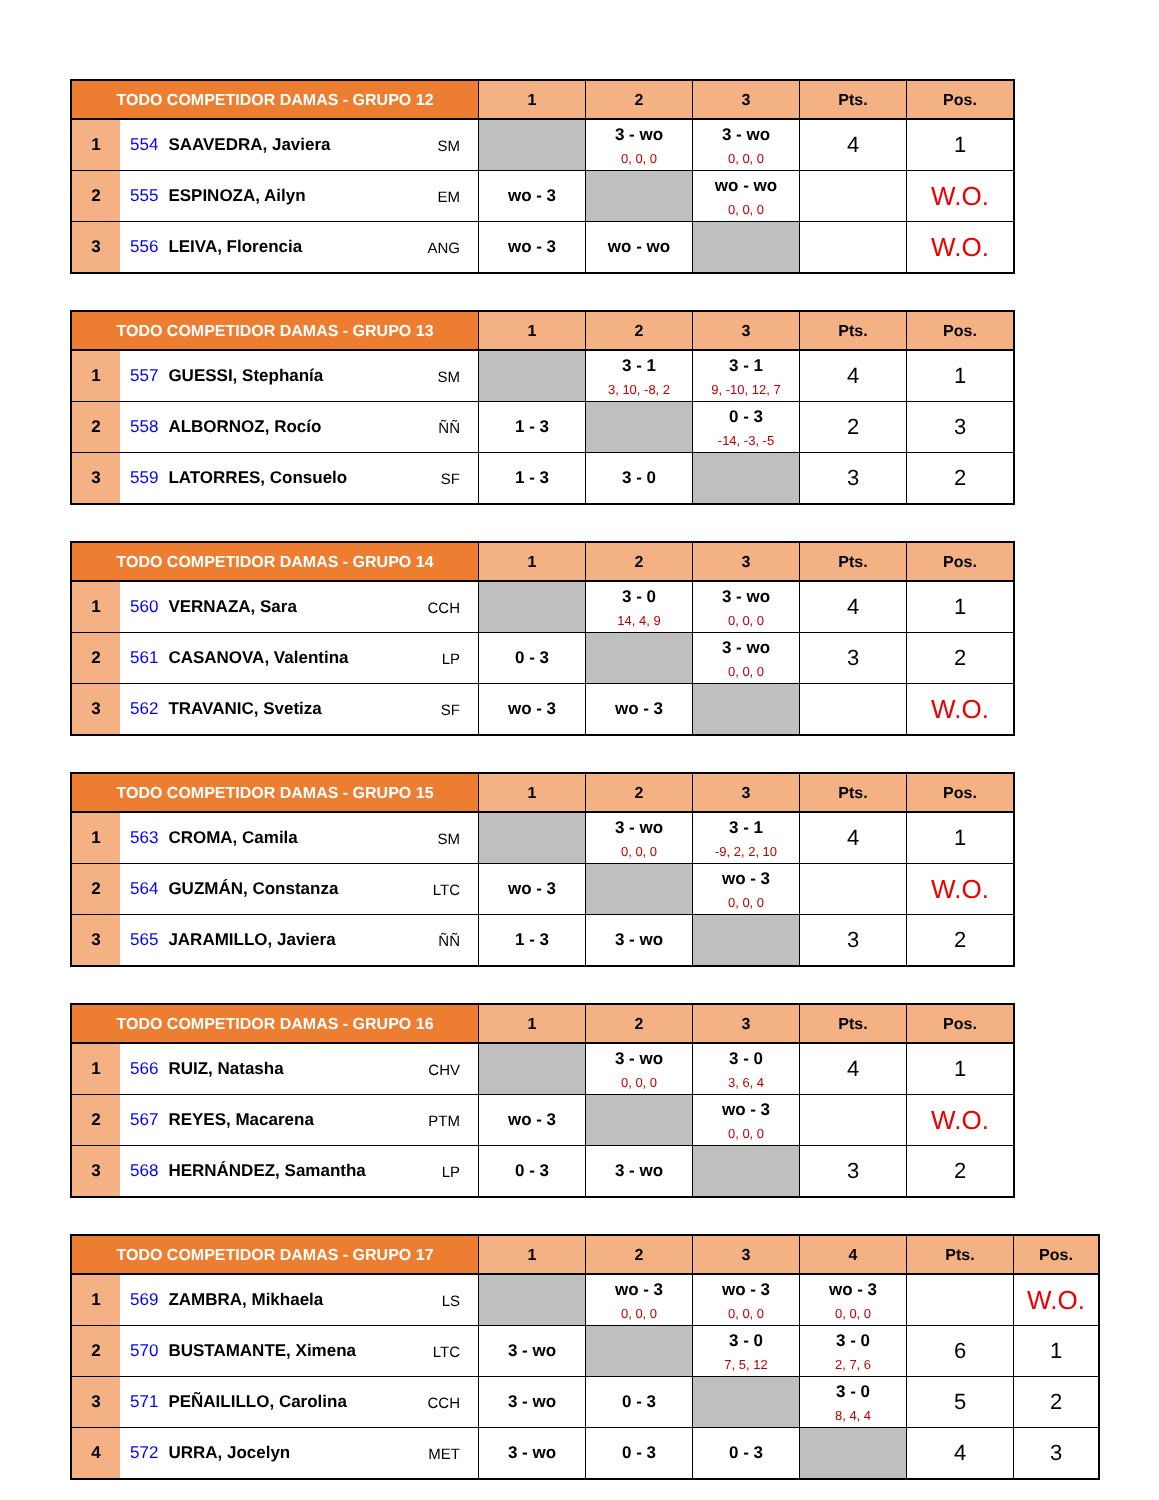| TODO COMPETIDOR DAMAS - GRUPO 12 | | | 1 | 2 | 3 | Pts. | Pos. |
| --- | --- | --- | --- | --- | --- | --- | --- |
| 1 | 554 SAAVEDRA, Javiera | SM | | 3 - wo 0, 0, 0 | 3 - wo 0, 0, 0 | 4 | 1 |
| 2 | 555 ESPINOZA, Ailyn | EM | wo - 3 | | wo - wo 0, 0, 0 | | W.O. |
| 3 | 556 LEIVA, Florencia | ANG | wo - 3 | wo - wo | | | W.O. |
| TODO COMPETIDOR DAMAS - GRUPO 13 | | | 1 | 2 | 3 | Pts. | Pos. |
| --- | --- | --- | --- | --- | --- | --- | --- |
| 1 | 557 GUESSI, Stephanía | SM | | 3 - 1 3, 10, -8, 2 | 3 - 1 9, -10, 12, 7 | 4 | 1 |
| 2 | 558 ALBORNOZ, Rocío | ÑÑ | 1 - 3 | | 0 - 3 -14, -3, -5 | 2 | 3 |
| 3 | 559 LATORRES, Consuelo | SF | 1 - 3 | 3 - 0 | | 3 | 2 |
| TODO COMPETIDOR DAMAS - GRUPO 14 | | | 1 | 2 | 3 | Pts. | Pos. |
| --- | --- | --- | --- | --- | --- | --- | --- |
| 1 | 560 VERNAZA, Sara | CCH | | 3 - 0 14, 4, 9 | 3 - wo 0, 0, 0 | 4 | 1 |
| 2 | 561 CASANOVA, Valentina | LP | 0 - 3 | | 3 - wo 0, 0, 0 | 3 | 2 |
| 3 | 562 TRAVANIC, Svetiza | SF | wo - 3 | wo - 3 | | | W.O. |
| TODO COMPETIDOR DAMAS - GRUPO 15 | | | 1 | 2 | 3 | Pts. | Pos. |
| --- | --- | --- | --- | --- | --- | --- | --- |
| 1 | 563 CROMA, Camila | SM | | 3 - wo 0, 0, 0 | 3 - 1 -9, 2, 2, 10 | 4 | 1 |
| 2 | 564 GUZMÁN, Constanza | LTC | wo - 3 | | wo - 3 0, 0, 0 | | W.O. |
| 3 | 565 JARAMILLO, Javiera | ÑÑ | 1 - 3 | 3 - wo | | 3 | 2 |
| TODO COMPETIDOR DAMAS - GRUPO 16 | | | 1 | 2 | 3 | Pts. | Pos. |
| --- | --- | --- | --- | --- | --- | --- | --- |
| 1 | 566 RUIZ, Natasha | CHV | | 3 - wo 0, 0, 0 | 3 - 0 3, 6, 4 | 4 | 1 |
| 2 | 567 REYES, Macarena | PTM | wo - 3 | | wo - 3 0, 0, 0 | | W.O. |
| 3 | 568 HERNÁNDEZ, Samantha | LP | 0 - 3 | 3 - wo | | 3 | 2 |
| TODO COMPETIDOR DAMAS - GRUPO 17 | | | 1 | 2 | 3 | 4 | Pts. | Pos. |
| --- | --- | --- | --- | --- | --- | --- | --- | --- |
| 1 | 569 ZAMBRA, Mikhaela | LS | | wo - 3 0, 0, 0 | wo - 3 0, 0, 0 | wo - 3 0, 0, 0 | | W.O. |
| 2 | 570 BUSTAMANTE, Ximena | LTC | 3 - wo | | 3 - 0 7, 5, 12 | 3 - 0 2, 7, 6 | 6 | 1 |
| 3 | 571 PEÑAILILLO, Carolina | CCH | 3 - wo | 0 - 3 | | 3 - 0 8, 4, 4 | 5 | 2 |
| 4 | 572 URRA, Jocelyn | MET | 3 - wo | 0 - 3 | 0 - 3 | | 4 | 3 |